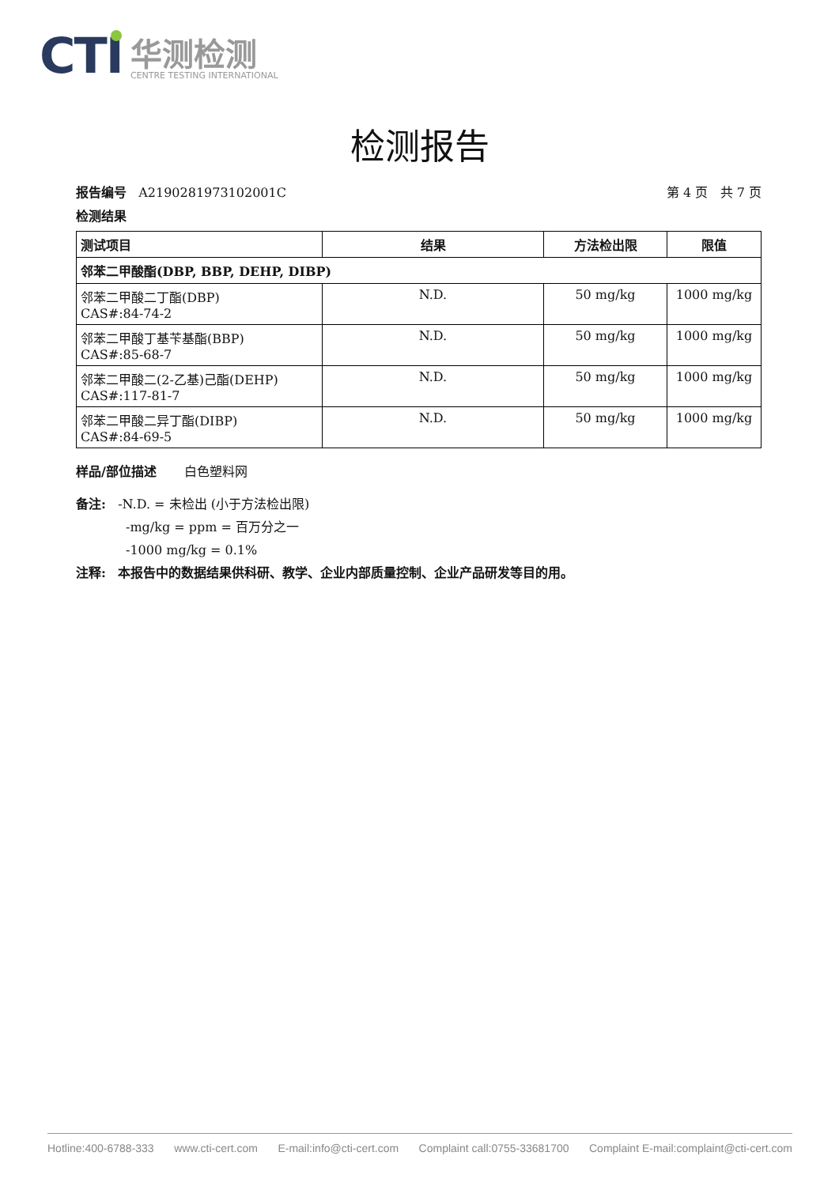CTI
华测检测
CENTRE TESTING INTERNATIONAL
检测报告
报告编号 A2190281973102001C 第 4 页 共 7 页
检测结果
| 测试项目 | 结果 | 方法检出限 | 限值 |
| --- | --- | --- | --- |
| 邻苯二甲酸酯(DBP, BBP, DEHP, DIBP) | | | |
| 邻苯二甲酸二丁酯(DBP) CAS#:84-74-2 | N.D. | 50 mg/kg | 1000 mg/kg |
| 邻苯二甲酸丁基苄基酯(BBP) CAS#:85-68-7 | N.D. | 50 mg/kg | 1000 mg/kg |
| 邻苯二甲酸二(2-乙基)己酯(DEHP) CAS#:117-81-7 | N.D. | 50 mg/kg | 1000 mg/kg |
| 邻苯二甲酸二异丁酯(DIBP) CAS#:84-69-5 | N.D. | 50 mg/kg | 1000 mg/kg |
样品/部位描述 白色塑料网
备注: -N.D. = 未检出 (小于方法检出限)
-mg/kg = ppm = 百万分之一
-1000 mg/kg = 0.1%
注释: 本报告中的数据结果供科研、教学、企业内部质量控制、企业产品研发等目的用。
Hotline:400-6788-333 www.cti-cert.com E-mail:info@cti-cert.com Complaint call:0755-33681700 Complaint E-mail:complaint@cti-cert.com